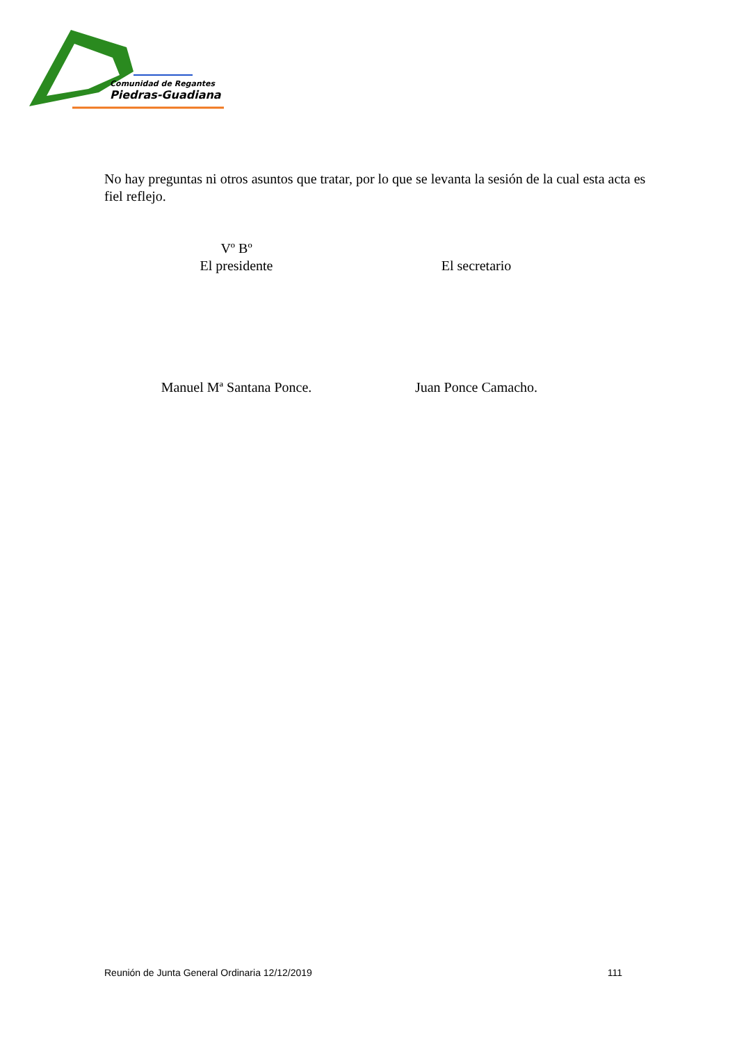Comunidad de Regantes
Piedras-Guadiana
No hay preguntas ni otros asuntos que tratar, por lo que se levanta la sesión de la cual esta acta es fiel reflejo.
Vº Bº
El presidente
Manuel Mª Santana Ponce.
El secretario
Juan Ponce Camacho.
Reunión de Junta General Ordinaria 12/12/2019 111